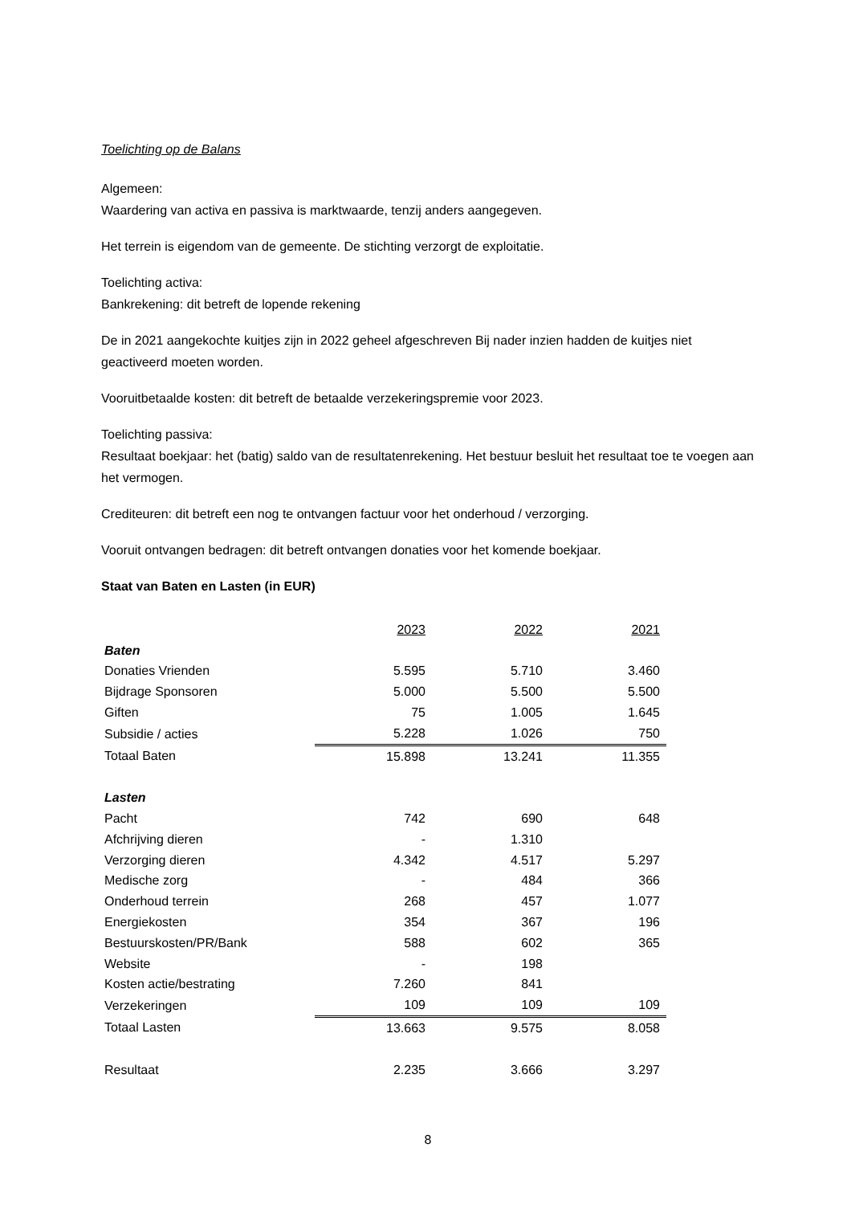Toelichting op de Balans
Algemeen:
Waardering van activa en passiva is marktwaarde, tenzij anders aangegeven.
Het terrein is eigendom van de gemeente. De stichting verzorgt de exploitatie.
Toelichting activa:
Bankrekening: dit betreft de lopende rekening
De in 2021 aangekochte kuitjes zijn in 2022 geheel afgeschreven Bij nader inzien hadden de kuitjes niet geactiveerd moeten worden.
Vooruitbetaalde kosten: dit betreft de betaalde verzekeringspremie voor 2023.
Toelichting passiva:
Resultaat boekjaar: het (batig) saldo van de resultatenrekening. Het bestuur besluit het resultaat toe te voegen aan het vermogen.
Crediteuren: dit betreft een nog te ontvangen factuur voor het onderhoud / verzorging.
Vooruit ontvangen bedragen: dit betreft ontvangen donaties voor het komende boekjaar.
Staat van Baten en Lasten (in EUR)
| | 2023 | 2022 | 2021 |
| Baten | | | |
| Donaties Vrienden | 5.595 | 5.710 | 3.460 |
| Bijdrage Sponsoren | 5.000 | 5.500 | 5.500 |
| Giften | 75 | 1.005 | 1.645 |
| Subsidie / acties | 5.228 | 1.026 | 750 |
| Totaal Baten | 15.898 | 13.241 | 11.355 |
| Lasten | | | |
| Pacht | 742 | 690 | 648 |
| Afchrijving dieren | - | 1.310 | |
| Verzorging dieren | 4.342 | 4.517 | 5.297 |
| Medische zorg | - | 484 | 366 |
| Onderhoud terrein | 268 | 457 | 1.077 |
| Energiekosten | 354 | 367 | 196 |
| Bestuurskosten/PR/Bank | 588 | 602 | 365 |
| Website | - | 198 | |
| Kosten actie/bestrating | 7.260 | 841 | |
| Verzekeringen | 109 | 109 | 109 |
| Totaal Lasten | 13.663 | 9.575 | 8.058 |
| Resultaat | 2.235 | 3.666 | 3.297 |
8